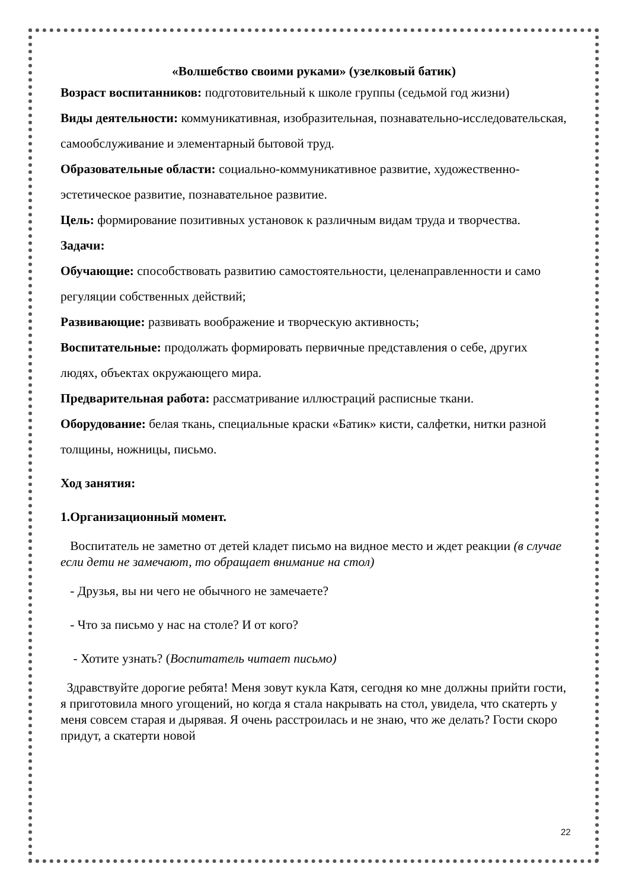«Волшебство своими руками» (узелковый батик)
Возраст воспитанников: подготовительный к школе группы (седьмой год жизни)
Виды деятельности: коммуникативная, изобразительная, познавательно-исследовательская, самообслуживание и элементарный бытовой труд.
Образовательные области: социально-коммуникативное развитие, художественно-эстетическое развитие, познавательное развитие.
Цель: формирование позитивных установок к различным видам труда и творчества.
Задачи:
Обучающие: способствовать развитию самостоятельности, целенаправленности и само регуляции собственных действий;
Развивающие: развивать воображение и творческую активность;
Воспитательные: продолжать формировать первичные представления о себе, других людях, объектах окружающего мира.
Предварительная работа: рассматривание иллюстраций расписные ткани.
Оборудование: белая ткань, специальные краски «Батик» кисти, салфетки, нитки разной толщины, ножницы, письмо.
Ход занятия:
1.Организационный момент.
Воспитатель не заметно от детей кладет письмо на видное место и ждет реакции (в случае если дети не замечают, то обращает внимание на стол)
- Друзья, вы ни чего не обычного не замечаете?
- Что за письмо у нас на столе? И от кого?
- Хотите узнать? (Воспитатель читает письмо)
Здравствуйте дорогие ребята! Меня зовут кукла Катя, сегодня ко мне должны прийти гости, я приготовила много угощений, но когда я стала накрывать на стол, увидела, что скатерть у меня совсем старая и дырявая. Я очень расстроилась и не знаю, что же делать? Гости скоро придут, а скатерти новой
22